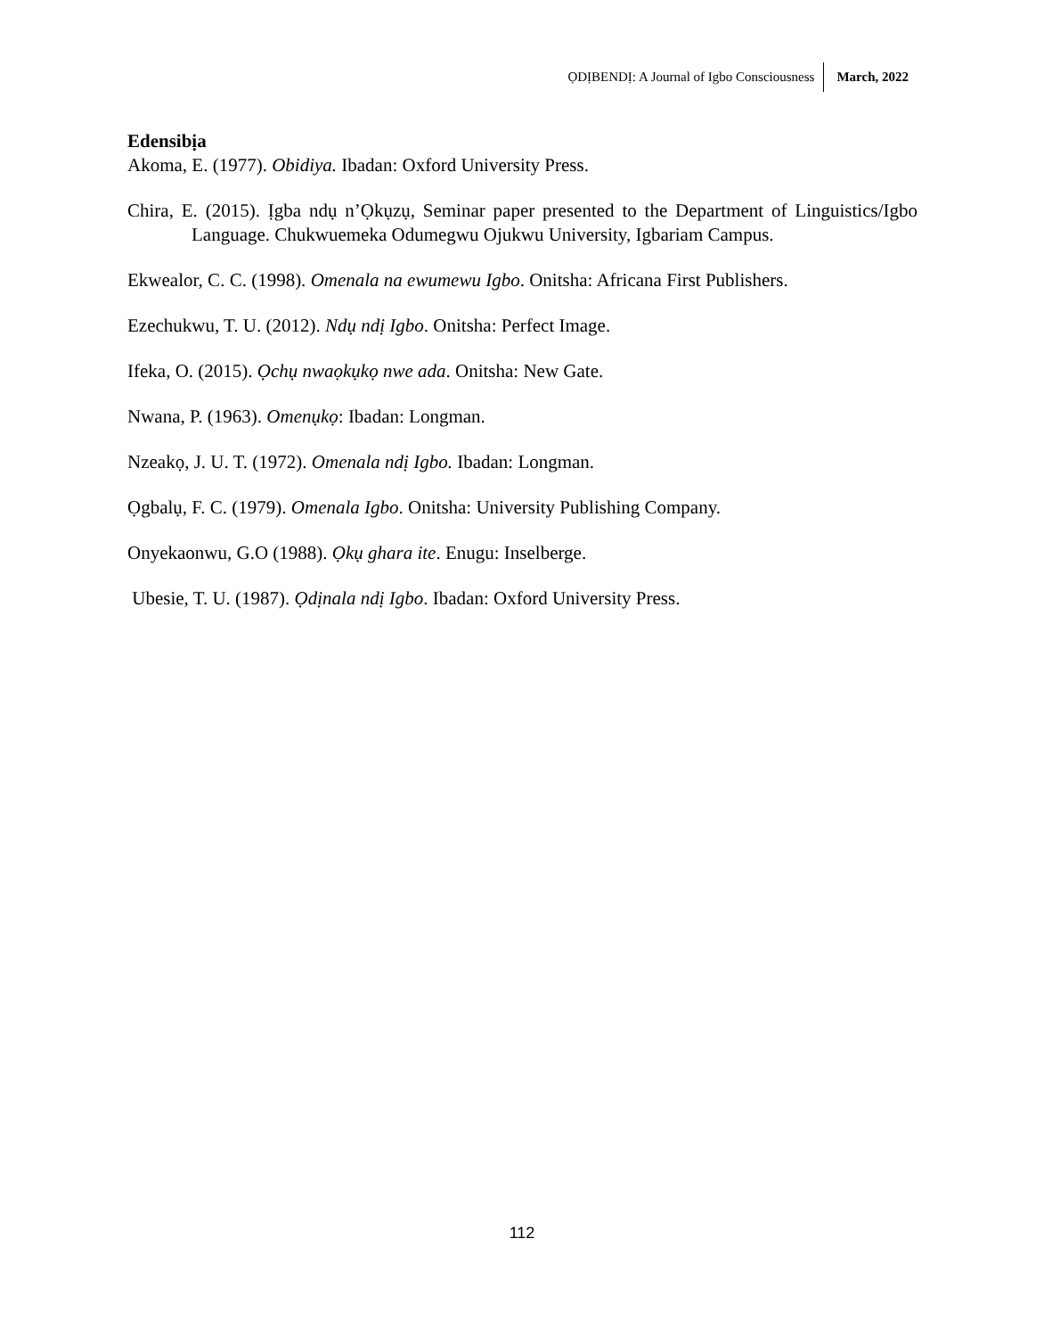ỌDỊBENDỊ: A Journal of Igbo Consciousness March, 2022
Edensibịa
Akoma, E. (1977). Obidiya. Ibadan: Oxford University Press.
Chira, E. (2015). Ịgba ndụ n’Ọkụzụ, Seminar paper presented to the Department of Linguistics/Igbo Language. Chukwuemeka Odumegwu Ojukwu University, Igbariam Campus.
Ekwealor, C. C. (1998). Omenala na ewumewu Igbo. Onitsha: Africana First Publishers.
Ezechukwu, T. U. (2012). Ndụ ndị Igbo. Onitsha: Perfect Image.
Ifeka, O. (2015). Ọchụ nwaọkụkọ nwe ada. Onitsha: New Gate.
Nwana, P. (1963). Omenụkọ: Ibadan: Longman.
Nzeakọ, J. U. T. (1972). Omenala ndị Igbo. Ibadan: Longman.
Ọgbalụ, F. C. (1979). Omenala Igbo. Onitsha: University Publishing Company.
Onyekaonwu, G.O (1988). Ọkụ ghara ite. Enugu: Inselberge.
Ubesie, T. U. (1987). Ọdịnala ndị Igbo. Ibadan: Oxford University Press.
112